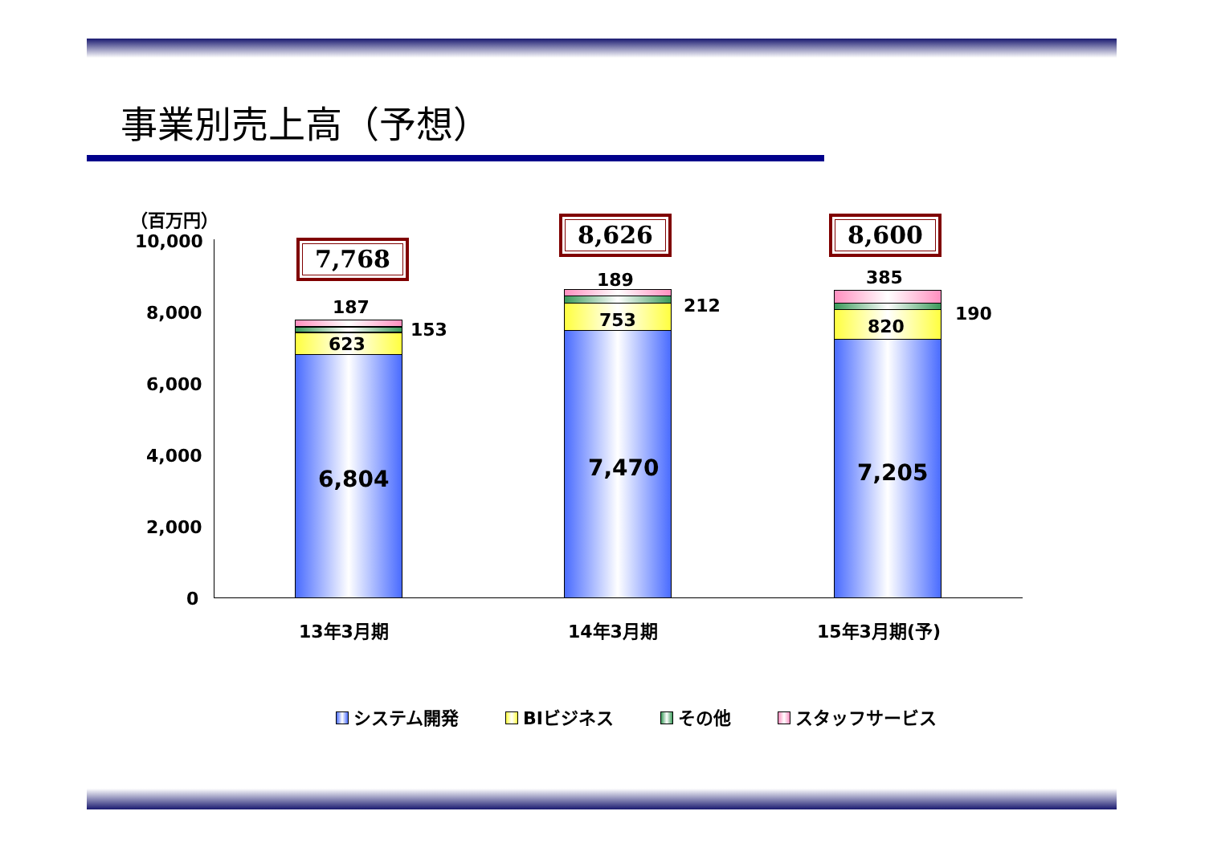事業別売上高（予想）
（百万円）
10,000
8,000
6,000
4,000
2,000
0
7,768
187
153
623
6,804
8,626
189
212
753
7,470
8,600
385
190
820
7,205
13年3月期 14年3月期 15年3月期(予)
システム開発 BIビジネス その他 スタッフサービス